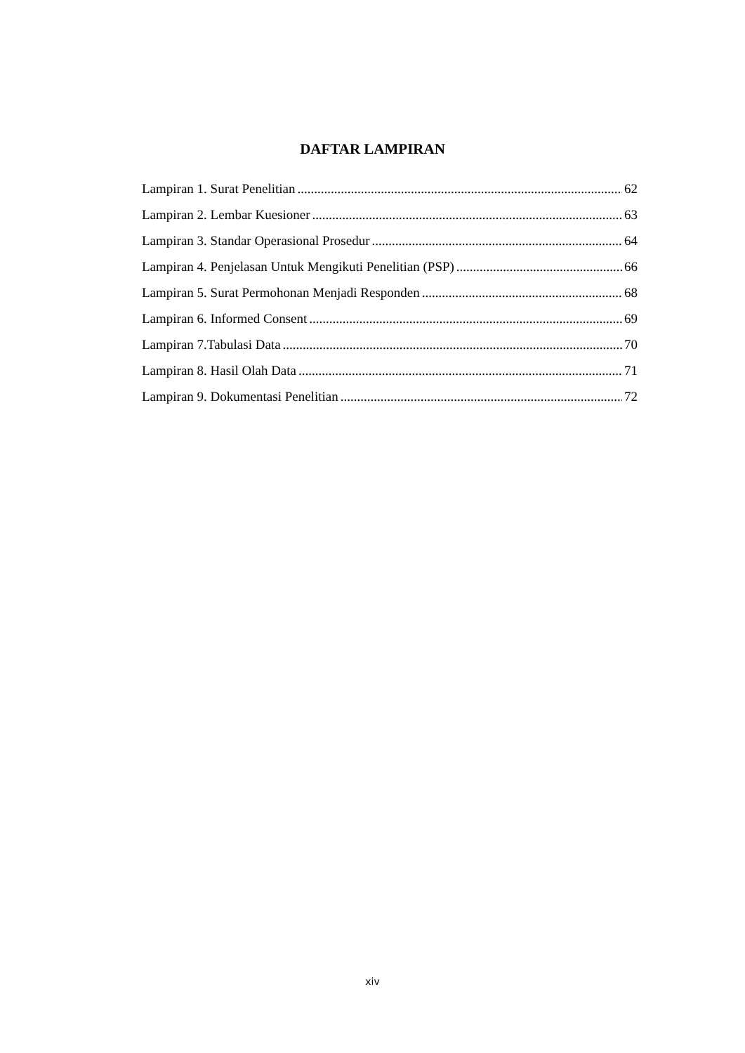DAFTAR LAMPIRAN
Lampiran 1. Surat Penelitian 62
Lampiran 2. Lembar Kuesioner 63
Lampiran 3. Standar Operasional Prosedur 64
Lampiran 4. Penjelasan Untuk Mengikuti Penelitian (PSP) 66
Lampiran 5. Surat Permohonan Menjadi Responden 68
Lampiran 6. Informed Consent 69
Lampiran 7.Tabulasi Data 70
Lampiran 8. Hasil Olah Data 71
Lampiran 9. Dokumentasi Penelitian 72
xiv